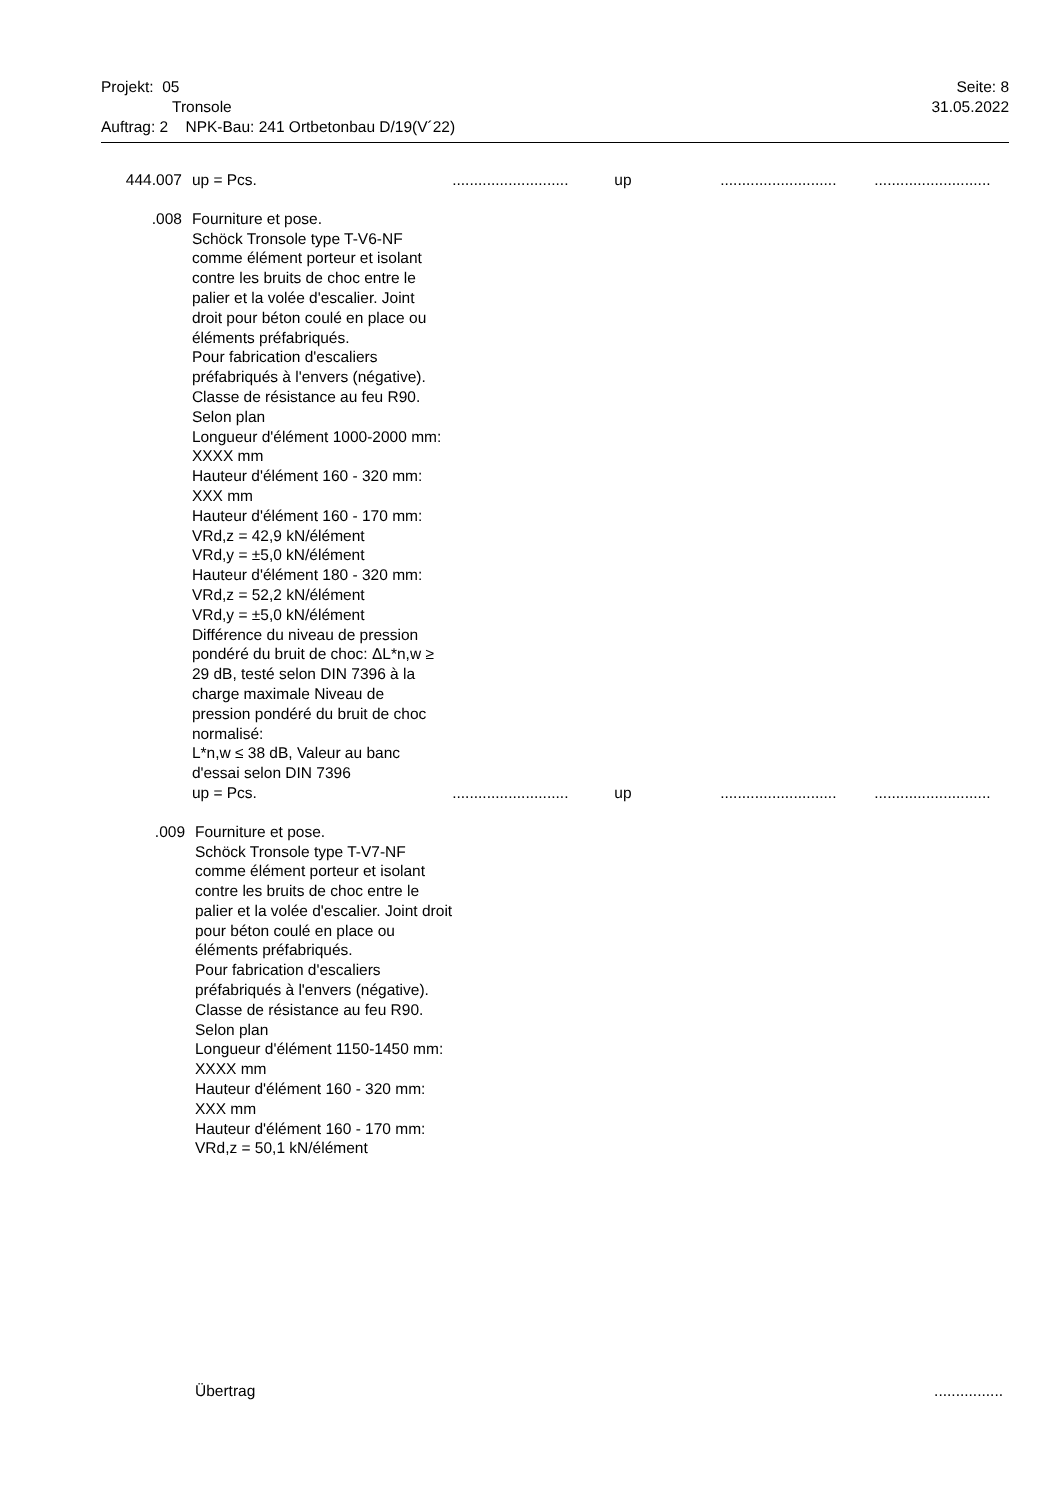Projekt: 05 Seite: 8
Tronsole 31.05.2022
Auftrag: 2 NPK-Bau: 241 Ortbetonbau D/19(V´22)
444.007 up = Pcs. ...........................
up ...........................
...........................
.008 Fourniture et pose.
Schöck Tronsole type T-V6-NF comme élément porteur et isolant contre les bruits de choc entre le palier et la volée d'escalier. Joint droit pour béton coulé en place ou éléments préfabriqués.
Pour fabrication d'escaliers préfabriqués à l'envers (négative).
Classe de résistance au feu R90.
Selon plan
Longueur d'élément 1000-2000 mm: XXXX mm
Hauteur d'élément 160 - 320 mm: XXX mm
Hauteur d'élément 160 - 170 mm:
VRd,z = 42,9 kN/élément
VRd,y = ±5,0 kN/élément
Hauteur d'élément 180 - 320 mm:
VRd,z = 52,2 kN/élément
VRd,y = ±5,0 kN/élément
Différence du niveau de pression pondéré du bruit de choc: ΔL*n,w ≥ 29 dB, testé selon DIN 7396 à la charge maximale Niveau de pression pondéré du bruit de choc normalisé:
L*n,w ≤ 38 dB, Valeur au banc d'essai selon DIN 7396
up = Pcs.
...........................
up ...........................
...........................
.009 Fourniture et pose.
Schöck Tronsole type T-V7-NF comme élément porteur et isolant contre les bruits de choc entre le palier et la volée d'escalier. Joint droit pour béton coulé en place ou éléments préfabriqués.
Pour fabrication d'escaliers préfabriqués à l'envers (négative).
Classe de résistance au feu R90.
Selon plan
Longueur d'élément 1150-1450 mm: XXXX mm
Hauteur d'élément 160 - 320 mm: XXX mm
Hauteur d'élément 160 - 170 mm:
VRd,z = 50,1 kN/élément
Übertrag ................